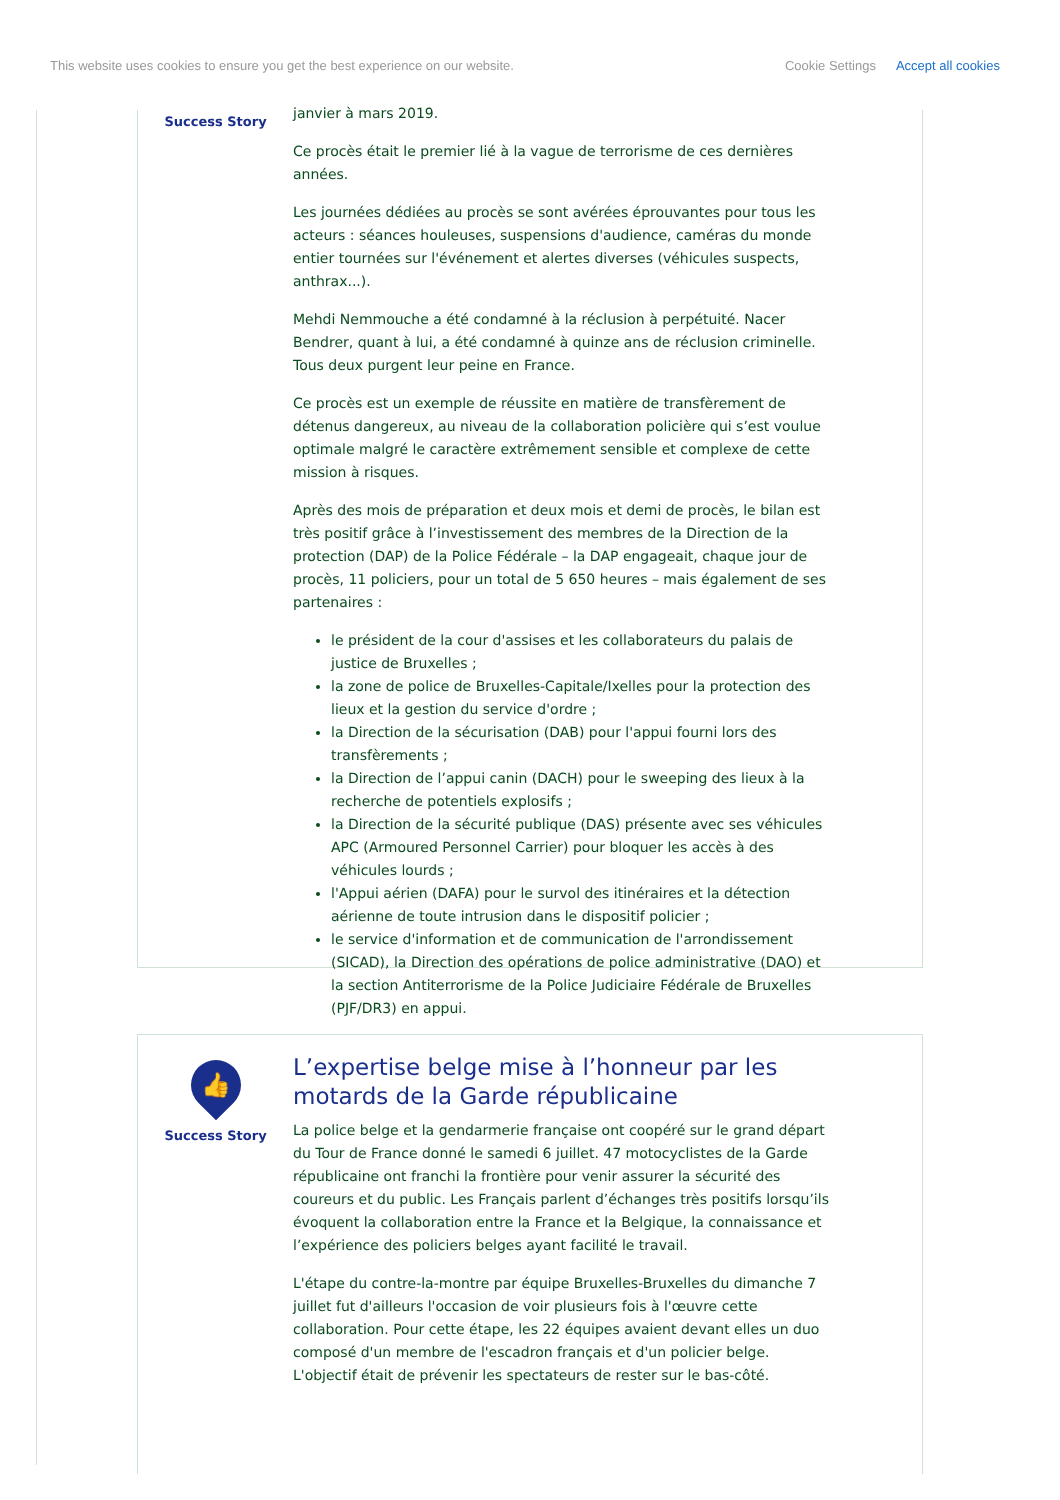This website uses cookies to ensure you get the best experience on our website.
Cookie Settings Accept all cookies
Success Story
janvier à mars 2019.
Ce procès était le premier lié à la vague de terrorisme de ces dernières années.
Les journées dédiées au procès se sont avérées éprouvantes pour tous les acteurs : séances houleuses, suspensions d'audience, caméras du monde entier tournées sur l'événement et alertes diverses (véhicules suspects, anthrax...).
Mehdi Nemmouche a été condamné à la réclusion à perpétuité. Nacer Bendrer, quant à lui, a été condamné à quinze ans de réclusion criminelle. Tous deux purgent leur peine en France.
Ce procès est un exemple de réussite en matière de transfèrement de détenus dangereux, au niveau de la collaboration policière qui s’est voulue optimale malgré le caractère extrêmement sensible et complexe de cette mission à risques.
Après des mois de préparation et deux mois et demi de procès, le bilan est très positif grâce à l’investissement des membres de la Direction de la protection (DAP) de la Police Fédérale – la DAP engageait, chaque jour de procès, 11 policiers, pour un total de 5 650 heures – mais également de ses partenaires :
le président de la cour d'assises et les collaborateurs du palais de justice de Bruxelles ;
la zone de police de Bruxelles-Capitale/Ixelles pour la protection des lieux et la gestion du service d'ordre ;
la Direction de la sécurisation (DAB) pour l'appui fourni lors des transfèrements ;
la Direction de l’appui canin (DACH) pour le sweeping des lieux à la recherche de potentiels explosifs ;
la Direction de la sécurité publique (DAS) présente avec ses véhicules APC (Armoured Personnel Carrier) pour bloquer les accès à des véhicules lourds ;
l'Appui aérien (DAFA) pour le survol des itinéraires et la détection aérienne de toute intrusion dans le dispositif policier ;
le service d'information et de communication de l'arrondissement (SICAD), la Direction des opérations de police administrative (DAO) et la section Antiterrorisme de la Police Judiciaire Fédérale de Bruxelles (PJF/DR3) en appui.
👍
Success Story
L’expertise belge mise à l’honneur par les motards de la Garde républicaine
La police belge et la gendarmerie française ont coopéré sur le grand départ du Tour de France donné le samedi 6 juillet. 47 motocyclistes de la Garde républicaine ont franchi la frontière pour venir assurer la sécurité des coureurs et du public. Les Français parlent d’échanges très positifs lorsqu’ils évoquent la collaboration entre la France et la Belgique, la connaissance et l’expérience des policiers belges ayant facilité le travail.
L'étape du contre-la-montre par équipe Bruxelles-Bruxelles du dimanche 7 juillet fut d'ailleurs l'occasion de voir plusieurs fois à l'œuvre cette collaboration. Pour cette étape, les 22 équipes avaient devant elles un duo composé d'un membre de l'escadron français et d'un policier belge. L'objectif était de prévenir les spectateurs de rester sur le bas-côté.